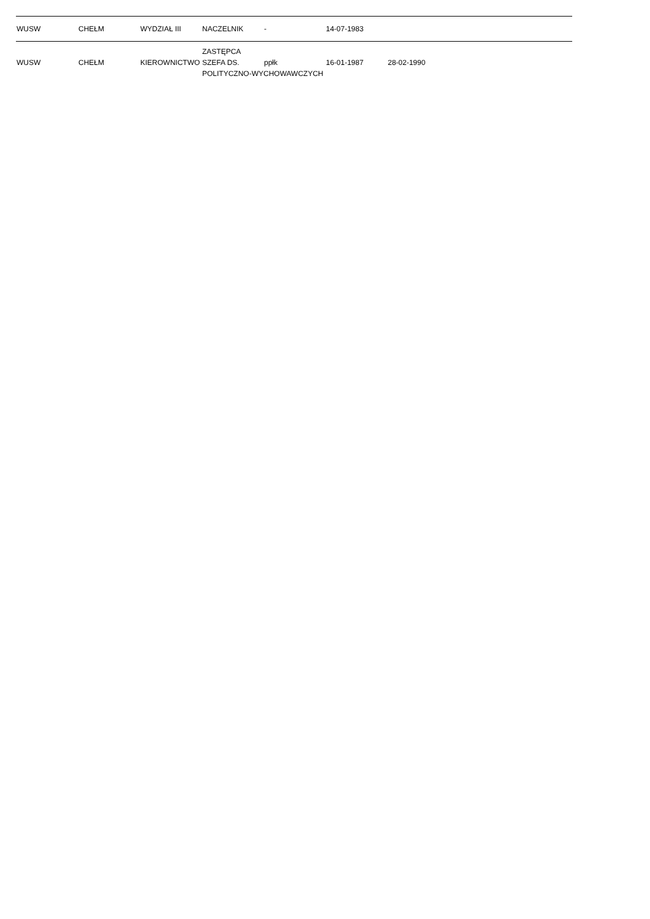| WUSW | CHEŁM | WYDZIAŁ III | NACZELNIK | - | 14-07-1983 | |
| WUSW | CHEŁM | KIEROWNICTWO | ZASTĘPCA SZEFA DS. POLITYCZNO-WYCHOWAWCZYCH | ppłk | 16-01-1987 | 28-02-1990 |